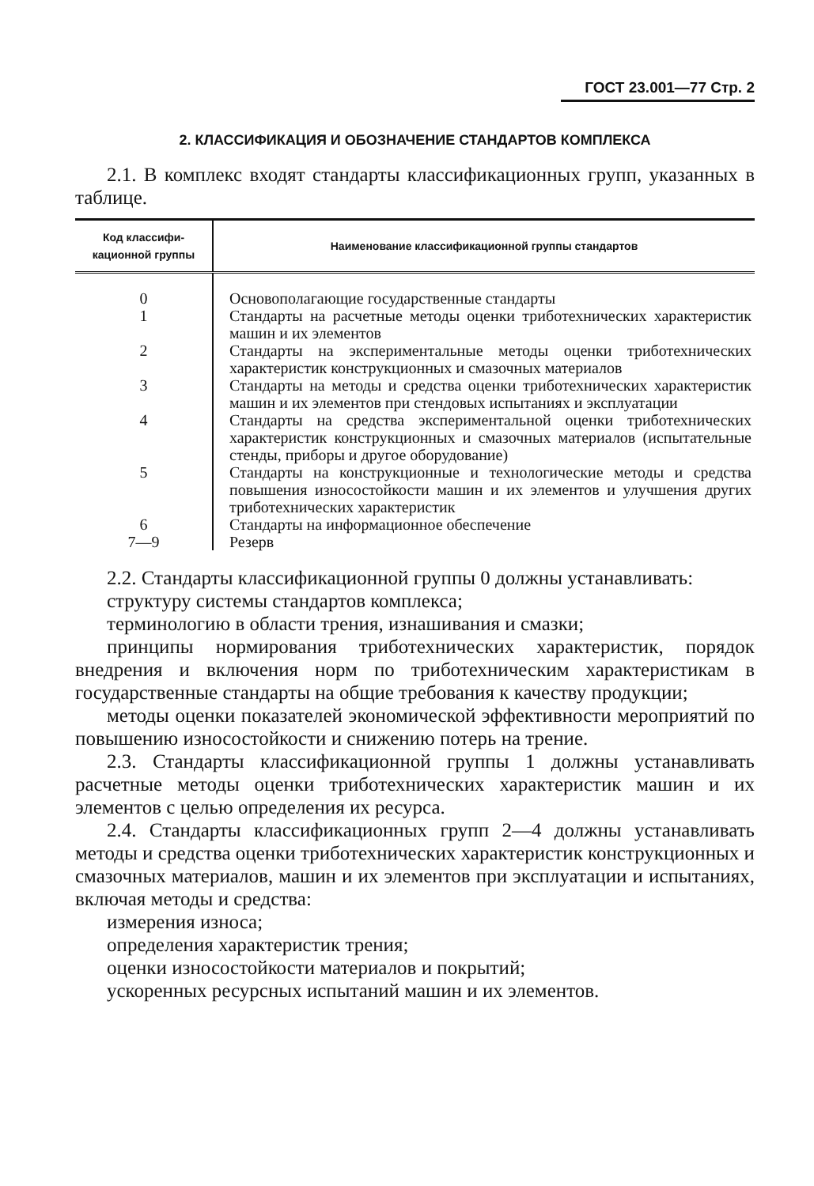ГОСТ 23.001—77 Стр. 2
2. КЛАССИФИКАЦИЯ И ОБОЗНАЧЕНИЕ СТАНДАРТОВ КОМПЛЕКСА
2.1. В комплекс входят стандарты классификационных групп, указанных в таблице.
| Код классифи- кационной группы | Наименование классификационной группы стандартов |
| --- | --- |
| 0 | Основополагающие государственные стандарты |
| 1 | Стандарты на расчетные методы оценки триботехнических характеристик машин и их элементов |
| 2 | Стандарты на экспериментальные методы оценки триботехнических характеристик конструкционных и смазочных материалов |
| 3 | Стандарты на методы и средства оценки триботехнических характеристик машин и их элементов при стендовых испытаниях и эксплуатации |
| 4 | Стандарты на средства экспериментальной оценки триботехнических характеристик конструкционных и смазочных материалов (испытательные стенды, приборы и другое оборудование) |
| 5 | Стандарты на конструкционные и технологические методы и средства повышения износостойкости машин и их элементов и улучшения других триботехнических характеристик |
| 6 | Стандарты на информационное обеспечение |
| 7—9 | Резерв |
2.2. Стандарты классификационной группы 0 должны устанавливать:
структуру системы стандартов комплекса;
терминологию в области трения, изнашивания и смазки;
принципы нормирования триботехнических характеристик, порядок внедрения и включения норм по триботехническим характеристикам в государственные стандарты на общие требования к качеству продукции;
методы оценки показателей экономической эффективности мероприятий по повышению износостойкости и снижению потерь на трение.
2.3. Стандарты классификационной группы 1 должны устанавливать расчетные методы оценки триботехнических характеристик машин и их элементов с целью определения их ресурса.
2.4. Стандарты классификационных групп 2—4 должны устанавливать методы и средства оценки триботехнических характеристик конструкционных и смазочных материалов, машин и их элементов при эксплуатации и испытаниях, включая методы и средства:
измерения износа;
определения характеристик трения;
оценки износостойкости материалов и покрытий;
ускоренных ресурсных испытаний машин и их элементов.